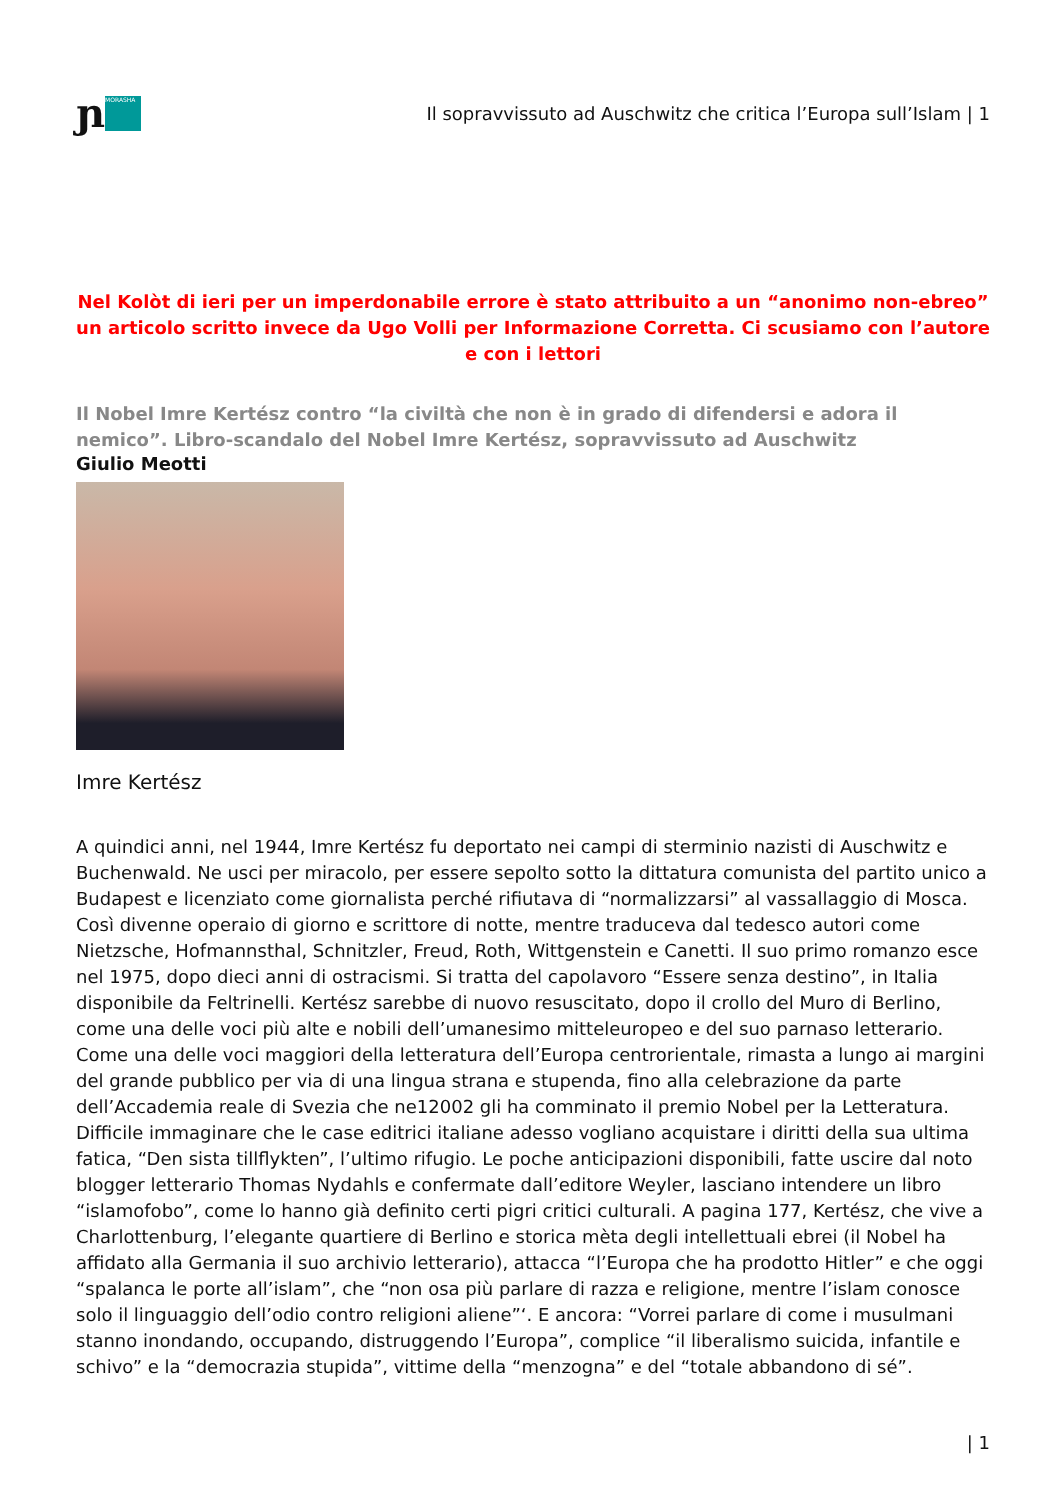ɲ MORASHA
Il sopravvissuto ad Auschwitz che critica l’Europa sull’Islam | 1
Nel Kolòt di ieri per un imperdonabile errore è stato attribuito a un “anonimo non-ebreo” un articolo scritto invece da Ugo Volli per Informazione Corretta. Ci scusiamo con l’autore e con i lettori
Il Nobel Imre Kertész contro “la civiltà che non è in grado di difendersi e adora il nemico”. Libro-scandalo del Nobel Imre Kertész, sopravvissuto ad Auschwitz
Giulio Meotti
Imre Kertész
A quindici anni, nel 1944, Imre Kertész fu deportato nei campi di sterminio nazisti di Auschwitz e Buchenwald. Ne usci per miracolo, per essere sepolto sotto la dittatura comunista del partito unico a Budapest e licenziato come giornalista perché rifiutava di “normalizzarsi” al vassallaggio di Mosca. Così divenne operaio di giorno e scrittore di notte, mentre traduceva dal tedesco autori come Nietzsche, Hofmannsthal, Schnitzler, Freud, Roth, Wittgenstein e Canetti. Il suo primo romanzo esce nel 1975, dopo dieci anni di ostracismi. Si tratta del capolavoro “Essere senza destino”, in Italia disponibile da Feltrinelli. Kertész sarebbe di nuovo resuscitato, dopo il crollo del Muro di Berlino, come una delle voci più alte e nobili dell’umanesimo mitteleuropeo e del suo parnaso letterario. Come una delle voci maggiori della letteratura dell’Europa centrorientale, rimasta a lungo ai margini del grande pubblico per via di una lingua strana e stupenda, fino alla celebrazione da parte dell’Accademia reale di Svezia che ne12002 gli ha comminato il premio Nobel per la Letteratura.
Difficile immaginare che le case editrici italiane adesso vogliano acquistare i diritti della sua ultima fatica, “Den sista tillflykten”, l’ultimo rifugio. Le poche anticipazioni disponibili, fatte uscire dal noto blogger letterario Thomas Nydahls e confermate dall’editore Weyler, lasciano intendere un libro “islamofobo”, come lo hanno già definito certi pigri critici culturali. A pagina 177, Kertész, che vive a Charlottenburg, l’elegante quartiere di Berlino e storica mèta degli intellettuali ebrei (il Nobel ha affidato alla Germania il suo archivio letterario), attacca “l’Europa che ha prodotto Hitler” e che oggi “spalanca le porte all’islam”, che “non osa più parlare di razza e religione, mentre l’islam conosce solo il linguaggio dell’odio contro religioni aliene”‘. E ancora: “Vorrei parlare di come i musulmani stanno inondando, occupando, distruggendo l’Europa”, complice “il liberalismo suicida, infantile e schivo” e la “democrazia stupida”, vittime della “menzogna” e del “totale abbandono di sé”.
| 1